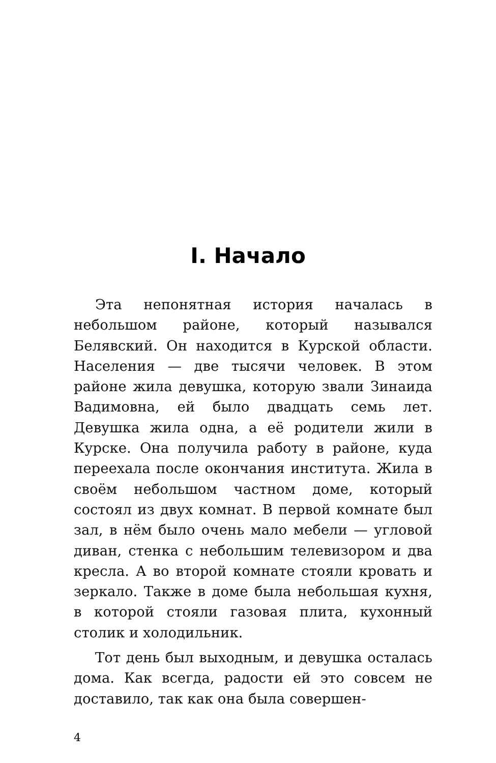I. Начало
Эта непонятная история началась в небольшом районе, который назывался Белявский. Он находится в Курской области. Населения — две тысячи человек. В этом районе жила девушка, которую звали Зинаида Вадимовна, ей было двадцать семь лет. Девушка жила одна, а её родители жили в Курске. Она получила работу в районе, куда переехала после окончания института. Жила в своём небольшом частном доме, который состоял из двух комнат. В первой комнате был зал, в нём было очень мало мебели — угловой диван, стенка с небольшим телевизором и два кресла. А во второй комнате стояли кровать и зеркало. Также в доме была небольшая кухня, в которой стояли газовая плита, кухонный столик и холодильник.
Тот день был выходным, и девушка осталась дома. Как всегда, радости ей это совсем не доставило, так как она была совершен-
4